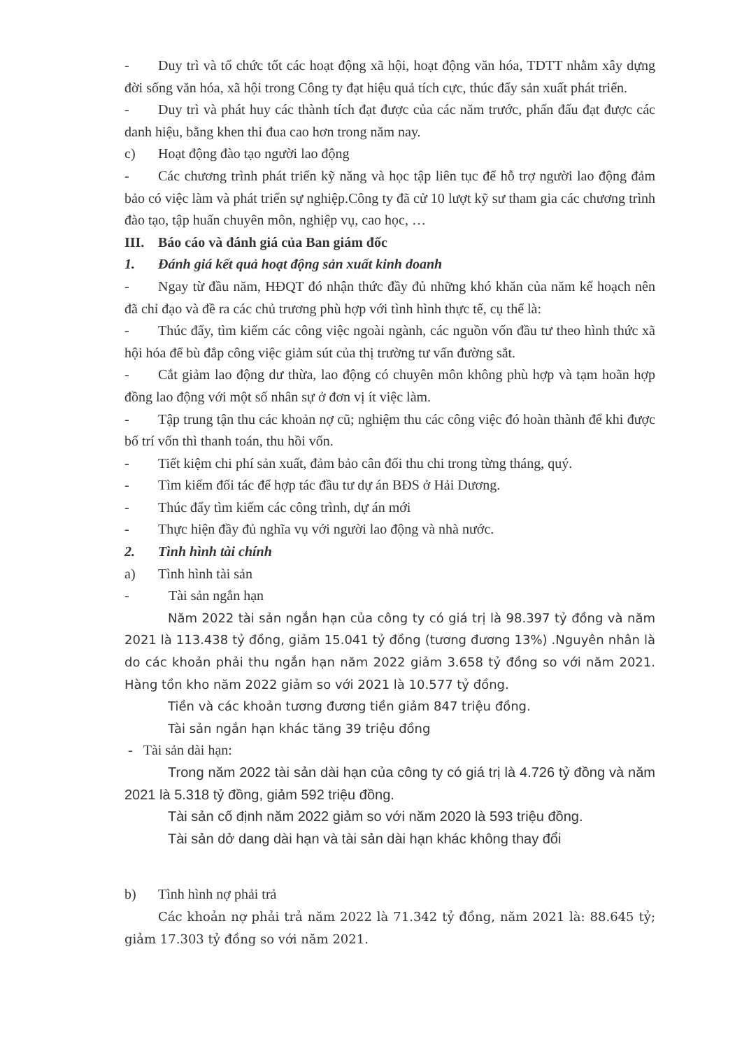- Duy trì và tổ chức tốt các hoạt động xã hội, hoạt động văn hóa, TDTT nhằm xây dựng đời sống văn hóa, xã hội trong Công ty đạt hiệu quả tích cực, thúc đẩy sản xuất phát triển.
- Duy trì và phát huy các thành tích đạt được của các năm trước, phấn đấu đạt được các danh hiệu, bằng khen thi đua cao hơn trong năm nay.
c) Hoạt động đào tạo người lao động
- Các chương trình phát triển kỹ năng và học tập liên tục để hỗ trợ người lao động đảm bảo có việc làm và phát triển sự nghiệp.Công ty đã cử 10 lượt kỹ sư tham gia các chương trình đào tạo, tập huấn chuyên môn, nghiệp vụ, cao học, …
III. Báo cáo và đánh giá của Ban giám đốc
1. Đánh giá kết quả hoạt động sản xuất kinh doanh
- Ngay từ đầu năm, HĐQT đó nhận thức đầy đủ những khó khăn của năm kế hoạch nên đã chỉ đạo và đề ra các chủ trương phù hợp với tình hình thực tế, cụ thể là:
- Thúc đẩy, tìm kiếm các công việc ngoài ngành, các nguồn vốn đầu tư theo hình thức xã hội hóa để bù đắp công việc giảm sút của thị trường tư vấn đường sắt.
- Cắt giảm lao động dư thừa, lao động có chuyên môn không phù hợp và tạm hoãn hợp đồng lao động với một số nhân sự ở đơn vị ít việc làm.
- Tập trung tận thu các khoản nợ cũ; nghiệm thu các công việc đó hoàn thành để khi được bố trí vốn thì thanh toán, thu hồi vốn.
- Tiết kiệm chi phí sản xuất, đảm bảo cân đối thu chi trong từng tháng, quý.
- Tìm kiếm đối tác để hợp tác đầu tư dự án BĐS ở Hải Dương.
- Thúc đẩy tìm kiếm các công trình, dự án mới
- Thực hiện đầy đủ nghĩa vụ với người lao động và nhà nước.
2. Tình hình tài chính
a) Tình hình tài sản
- Tài sản ngắn hạn
Năm 2022 tài sản ngắn hạn của công ty có giá trị là 98.397 tỷ đồng và năm 2021 là 113.438 tỷ đồng, giảm 15.041 tỷ đồng (tương đương 13%) .Nguyên nhân là do các khoản phải thu ngắn hạn năm 2022 giảm 3.658 tỷ đồng so với năm 2021. Hàng tồn kho năm 2022 giảm so với 2021 là 10.577 tỷ đồng.
Tiền và các khoản tương đương tiền giảm 847 triệu đồng.
Tài sản ngắn hạn khác tăng 39 triệu đồng
- Tài sản dài hạn:
Trong năm 2022 tài sản dài hạn của công ty có giá trị là 4.726 tỷ đồng và năm 2021 là 5.318 tỷ đồng, giảm 592 triệu đồng.
Tài sản cố định năm 2022 giảm so với năm 2020 là 593 triệu đồng.
Tài sản dở dang dài hạn và tài sản dài hạn khác không thay đổi
b) Tình hình nợ phải trả
Các khoản nợ phải trả năm 2022 là 71.342 tỷ đồng, năm 2021 là: 88.645 tỷ; giảm 17.303 tỷ đồng so với năm 2021.